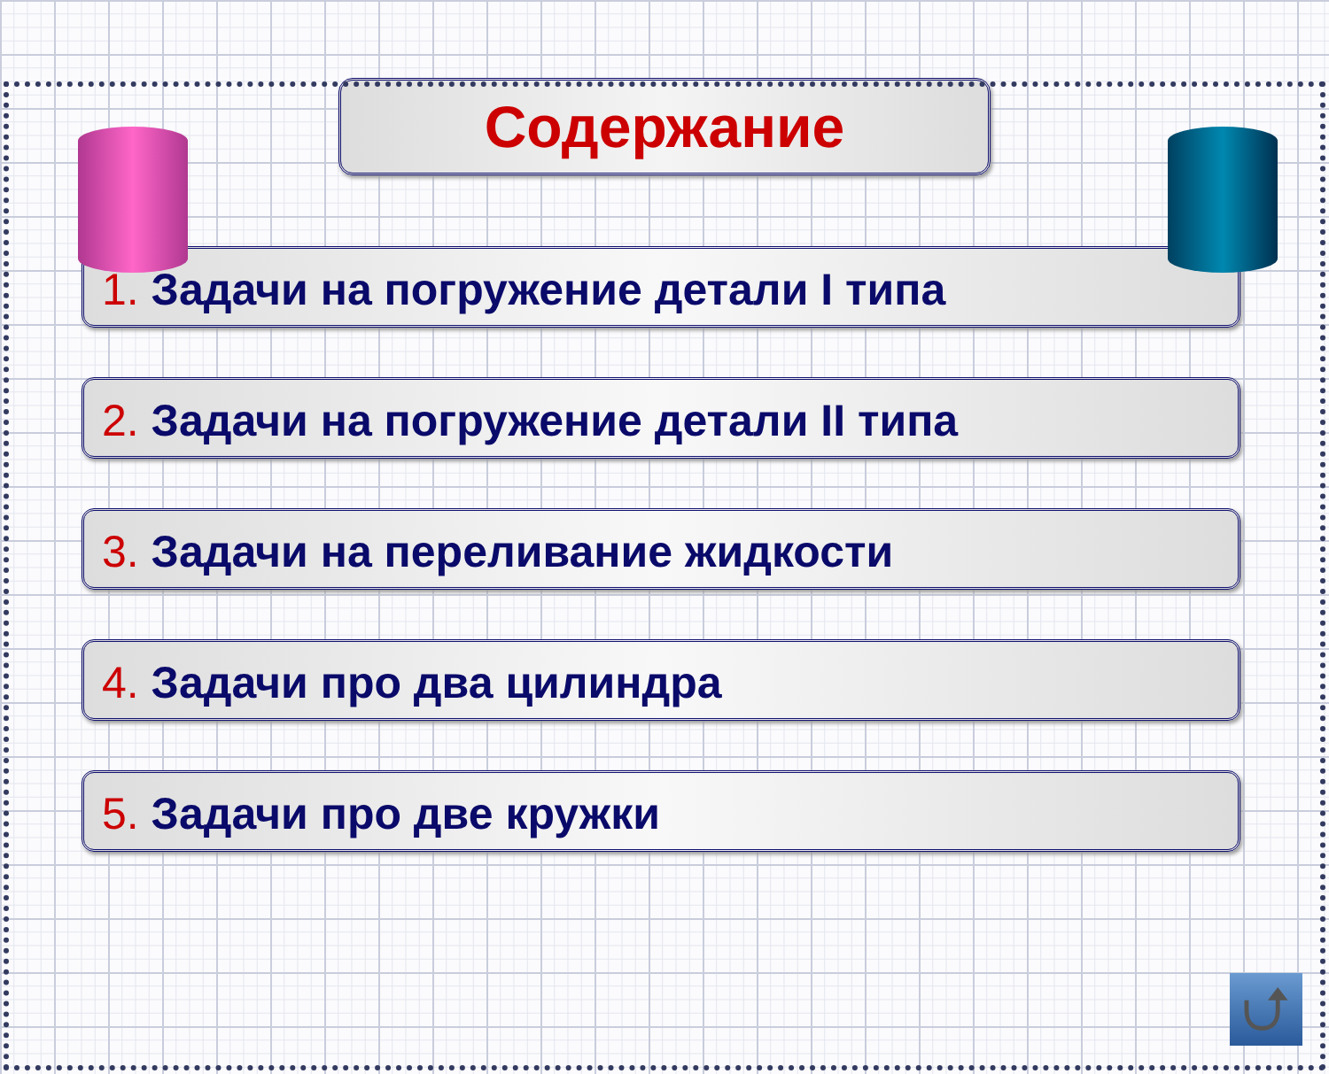Содержание
1. Задачи на погружение детали I типа
2. Задачи на погружение детали II типа
3. Задачи на переливание жидкости
4. Задачи про два цилиндра
5. Задачи про две кружки
⮍